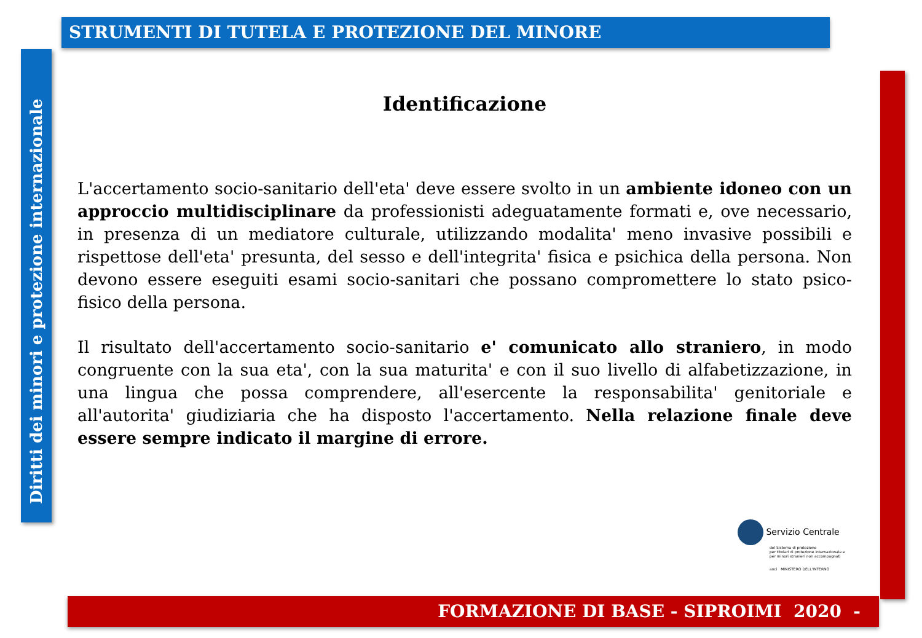STRUMENTI DI TUTELA E PROTEZIONE DEL MINORE
Diritti dei minori e protezione internazionale
Identificazione
L'accertamento socio-sanitario dell'eta' deve essere svolto in un ambiente idoneo con un approccio multidisciplinare da professionisti adeguatamente formati e, ove necessario, in presenza di un mediatore culturale, utilizzando modalita' meno invasive possibili e rispettose dell'eta' presunta, del sesso e dell'integrita' fisica e psichica della persona. Non devono essere eseguiti esami socio-sanitari che possano compromettere lo stato psico-fisico della persona.
Il risultato dell'accertamento socio-sanitario e' comunicato allo straniero, in modo congruente con la sua eta', con la sua maturita' e con il suo livello di alfabetizzazione, in una lingua che possa comprendere, all'esercente la responsabilita' genitoriale e all'autorita' giudiziaria che ha disposto l'accertamento. Nella relazione finale deve essere sempre indicato il margine di errore.
Servizio Centrale
del Sistema di protezione
per titolari di protezione internazionale e
per minori stranieri non accompagnati
anci MINISTERO DELL'INTERNO
FORMAZIONE DI BASE - SIPROIMI 2020 -